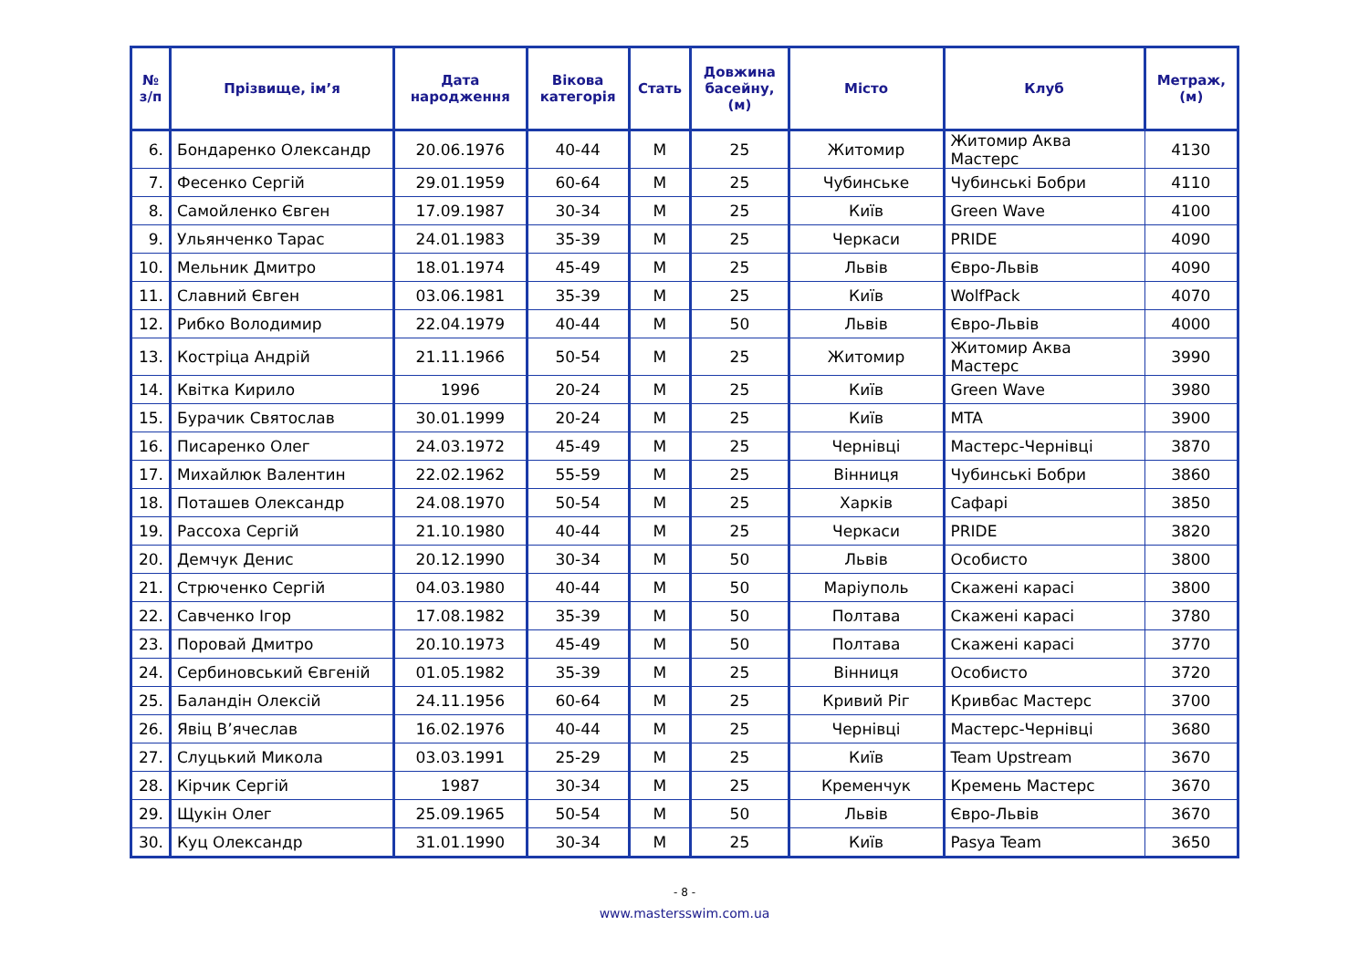| № з/п | Прізвище, ім’я | Дата народження | Вікова категорія | Стать | Довжина басейну, (м) | Місто | Клуб | Метраж, (м) |
| --- | --- | --- | --- | --- | --- | --- | --- | --- |
| 6. | Бондаренко Олександр | 20.06.1976 | 40-44 | M | 25 | Житомир | Житомир Аква Мастерс | 4130 |
| 7. | Фесенко Сергій | 29.01.1959 | 60-64 | M | 25 | Чубинське | Чубинські Бобри | 4110 |
| 8. | Самойленко Євген | 17.09.1987 | 30-34 | M | 25 | Київ | Green Wave | 4100 |
| 9. | Ульянченко Тарас | 24.01.1983 | 35-39 | M | 25 | Черкаси | PRIDE | 4090 |
| 10. | Мельник Дмитро | 18.01.1974 | 45-49 | M | 25 | Львів | Євро-Львів | 4090 |
| 11. | Славний Євген | 03.06.1981 | 35-39 | M | 25 | Київ | WolfPack | 4070 |
| 12. | Рибко Володимир | 22.04.1979 | 40-44 | M | 50 | Львів | Євро-Львів | 4000 |
| 13. | Костріца Андрій | 21.11.1966 | 50-54 | M | 25 | Житомир | Житомир Аква Мастерс | 3990 |
| 14. | Квітка Кирило | 1996 | 20-24 | M | 25 | Київ | Green Wave | 3980 |
| 15. | Бурачик Святослав | 30.01.1999 | 20-24 | M | 25 | Київ | MTA | 3900 |
| 16. | Писаренко Олег | 24.03.1972 | 45-49 | M | 25 | Чернівці | Мастерс-Чернівці | 3870 |
| 17. | Михайлюк Валентин | 22.02.1962 | 55-59 | M | 25 | Вінниця | Чубинські Бобри | 3860 |
| 18. | Поташев Олександр | 24.08.1970 | 50-54 | M | 25 | Харків | Сафарі | 3850 |
| 19. | Рассоха Сергій | 21.10.1980 | 40-44 | M | 25 | Черкаси | PRIDE | 3820 |
| 20. | Демчук Денис | 20.12.1990 | 30-34 | M | 50 | Львів | Особисто | 3800 |
| 21. | Стрюченко Сергій | 04.03.1980 | 40-44 | M | 50 | Маріуполь | Скажені карасі | 3800 |
| 22. | Савченко Ігор | 17.08.1982 | 35-39 | M | 50 | Полтава | Скажені карасі | 3780 |
| 23. | Поровай Дмитро | 20.10.1973 | 45-49 | M | 50 | Полтава | Скажені карасі | 3770 |
| 24. | Сербиновський Євгеній | 01.05.1982 | 35-39 | M | 25 | Вінниця | Особисто | 3720 |
| 25. | Баландін Олексій | 24.11.1956 | 60-64 | M | 25 | Кривий Ріг | Кривбас Мастерс | 3700 |
| 26. | Явіц В’ячеслав | 16.02.1976 | 40-44 | M | 25 | Чернівці | Мастерс-Чернівці | 3680 |
| 27. | Слуцький Микола | 03.03.1991 | 25-29 | M | 25 | Київ | Team Upstream | 3670 |
| 28. | Кірчик Сергій | 1987 | 30-34 | M | 25 | Кременчук | Кремень Мастерс | 3670 |
| 29. | Щукін Олег | 25.09.1965 | 50-54 | M | 50 | Львів | Євро-Львів | 3670 |
| 30. | Куц Олександр | 31.01.1990 | 30-34 | M | 25 | Київ | Pasya Team | 3650 |
- 8 -
www.mastersswim.com.ua